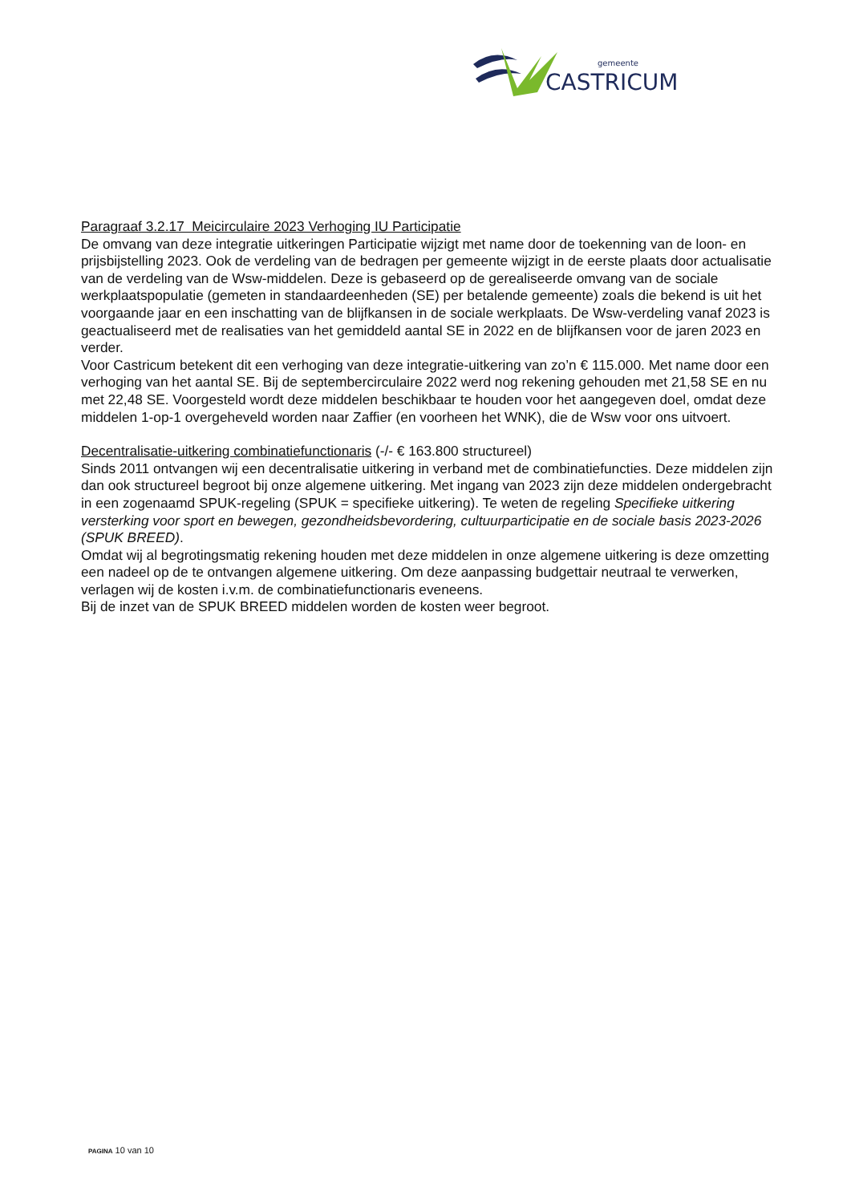gemeente
CASTRICUM
Paragraaf 3.2.17 Meicirculaire 2023 Verhoging IU Participatie
De omvang van deze integratie uitkeringen Participatie wijzigt met name door de toekenning van de loon- en prijsbijstelling 2023. Ook de verdeling van de bedragen per gemeente wijzigt in de eerste plaats door actualisatie van de verdeling van de Wsw-middelen. Deze is gebaseerd op de gerealiseerde omvang van de sociale werkplaatspopulatie (gemeten in standaardeenheden (SE) per betalende gemeente) zoals die bekend is uit het voorgaande jaar en een inschatting van de blijfkansen in de sociale werkplaats. De Wsw-verdeling vanaf 2023 is geactualiseerd met de realisaties van het gemiddeld aantal SE in 2022 en de blijfkansen voor de jaren 2023 en verder.
Voor Castricum betekent dit een verhoging van deze integratie-uitkering van zo’n € 115.000. Met name door een verhoging van het aantal SE. Bij de septembercirculaire 2022 werd nog rekening gehouden met 21,58 SE en nu met 22,48 SE. Voorgesteld wordt deze middelen beschikbaar te houden voor het aangegeven doel, omdat deze middelen 1-op-1 overgeheveld worden naar Zaffier (en voorheen het WNK), die de Wsw voor ons uitvoert.
Decentralisatie-uitkering combinatiefunctionaris (-/- € 163.800 structureel)
Sinds 2011 ontvangen wij een decentralisatie uitkering in verband met de combinatiefuncties. Deze middelen zijn dan ook structureel begroot bij onze algemene uitkering. Met ingang van 2023 zijn deze middelen ondergebracht in een zogenaamd SPUK-regeling (SPUK = specifieke uitkering). Te weten de regeling Specifieke uitkering versterking voor sport en bewegen, gezondheidsbevordering, cultuurparticipatie en de sociale basis 2023-2026 (SPUK BREED).
Omdat wij al begrotingsmatig rekening houden met deze middelen in onze algemene uitkering is deze omzetting een nadeel op de te ontvangen algemene uitkering. Om deze aanpassing budgettair neutraal te verwerken, verlagen wij de kosten i.v.m. de combinatiefunctionaris eveneens.
Bij de inzet van de SPUK BREED middelen worden de kosten weer begroot.
PAGINA 10 van 10